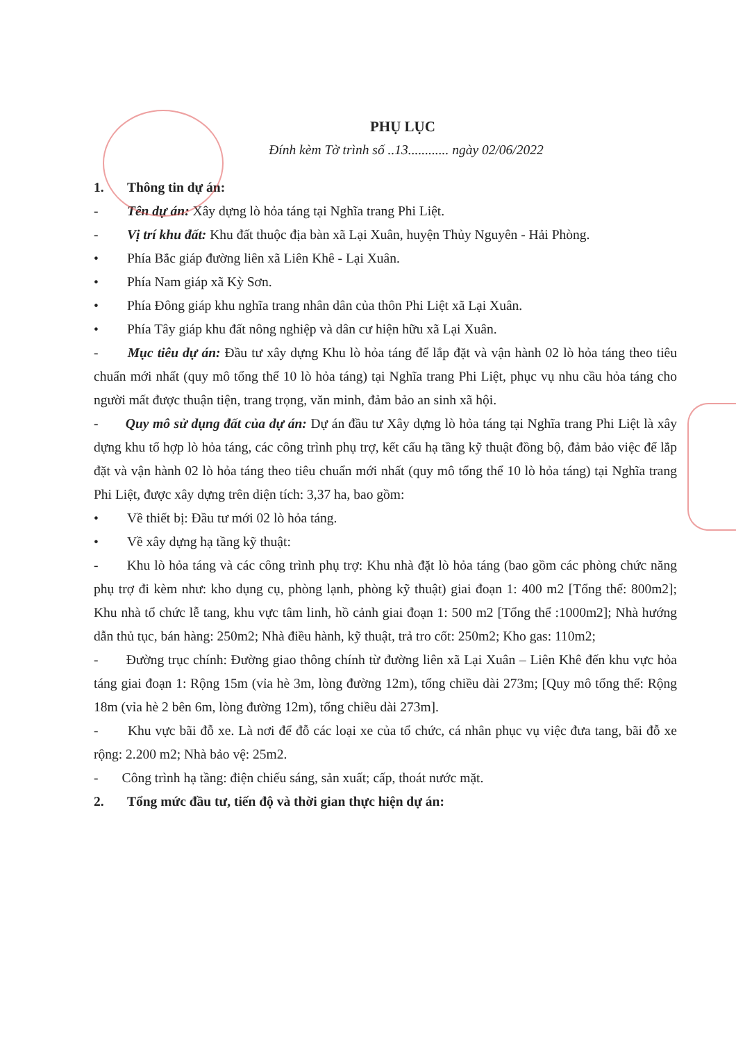PHỤ LỤC
Đính kèm Tờ trình số ..13............ ngày 02/06/2022
1. Thông tin dự án:
- Tên dự án: Xây dựng lò hỏa táng tại Nghĩa trang Phi Liệt.
- Vị trí khu đất: Khu đất thuộc địa bàn xã Lại Xuân, huyện Thủy Nguyên - Hải Phòng.
• Phía Bắc giáp đường liên xã Liên Khê - Lại Xuân.
• Phía Nam giáp xã Kỳ Sơn.
• Phía Đông giáp khu nghĩa trang nhân dân của thôn Phi Liệt xã Lại Xuân.
• Phía Tây giáp khu đất nông nghiệp và dân cư hiện hữu xã Lại Xuân.
- Mục tiêu dự án: Đầu tư xây dựng Khu lò hỏa táng để lắp đặt và vận hành 02 lò hỏa táng theo tiêu chuẩn mới nhất (quy mô tổng thể 10 lò hỏa táng) tại Nghĩa trang Phi Liệt, phục vụ nhu cầu hỏa táng cho người mất được thuận tiện, trang trọng, văn minh, đảm bảo an sinh xã hội.
- Quy mô sử dụng đất của dự án: Dự án đầu tư Xây dựng lò hỏa táng tại Nghĩa trang Phi Liệt là xây dựng khu tổ hợp lò hỏa táng, các công trình phụ trợ, kết cấu hạ tầng kỹ thuật đồng bộ, đảm bảo việc để lắp đặt và vận hành 02 lò hỏa táng theo tiêu chuẩn mới nhất (quy mô tổng thể 10 lò hỏa táng) tại Nghĩa trang Phi Liệt, được xây dựng trên diện tích: 3,37 ha, bao gồm:
• Về thiết bị: Đầu tư mới 02 lò hỏa táng.
• Về xây dựng hạ tầng kỹ thuật:
- Khu lò hỏa táng và các công trình phụ trợ: Khu nhà đặt lò hỏa táng (bao gồm các phòng chức năng phụ trợ đi kèm như: kho dụng cụ, phòng lạnh, phòng kỹ thuật) giai đoạn 1: 400 m2 [Tổng thể: 800m2]; Khu nhà tổ chức lễ tang, khu vực tâm linh, hồ cảnh giai đoạn 1: 500 m2 [Tổng thể :1000m2]; Nhà hướng dẫn thủ tục, bán hàng: 250m2; Nhà điều hành, kỹ thuật, trả tro cốt: 250m2; Kho gas: 110m2;
- Đường trục chính: Đường giao thông chính từ đường liên xã Lại Xuân – Liên Khê đến khu vực hỏa táng giai đoạn 1: Rộng 15m (vỉa hè 3m, lòng đường 12m), tổng chiều dài 273m; [Quy mô tổng thể: Rộng 18m (vỉa hè 2 bên 6m, lòng đường 12m), tổng chiều dài 273m].
- Khu vực bãi đỗ xe. Là nơi để đỗ các loại xe của tổ chức, cá nhân phục vụ việc đưa tang, bãi đỗ xe rộng: 2.200 m2; Nhà bảo vệ: 25m2.
- Công trình hạ tầng: điện chiếu sáng, sản xuất; cấp, thoát nước mặt.
2. Tổng mức đầu tư, tiến độ và thời gian thực hiện dự án: